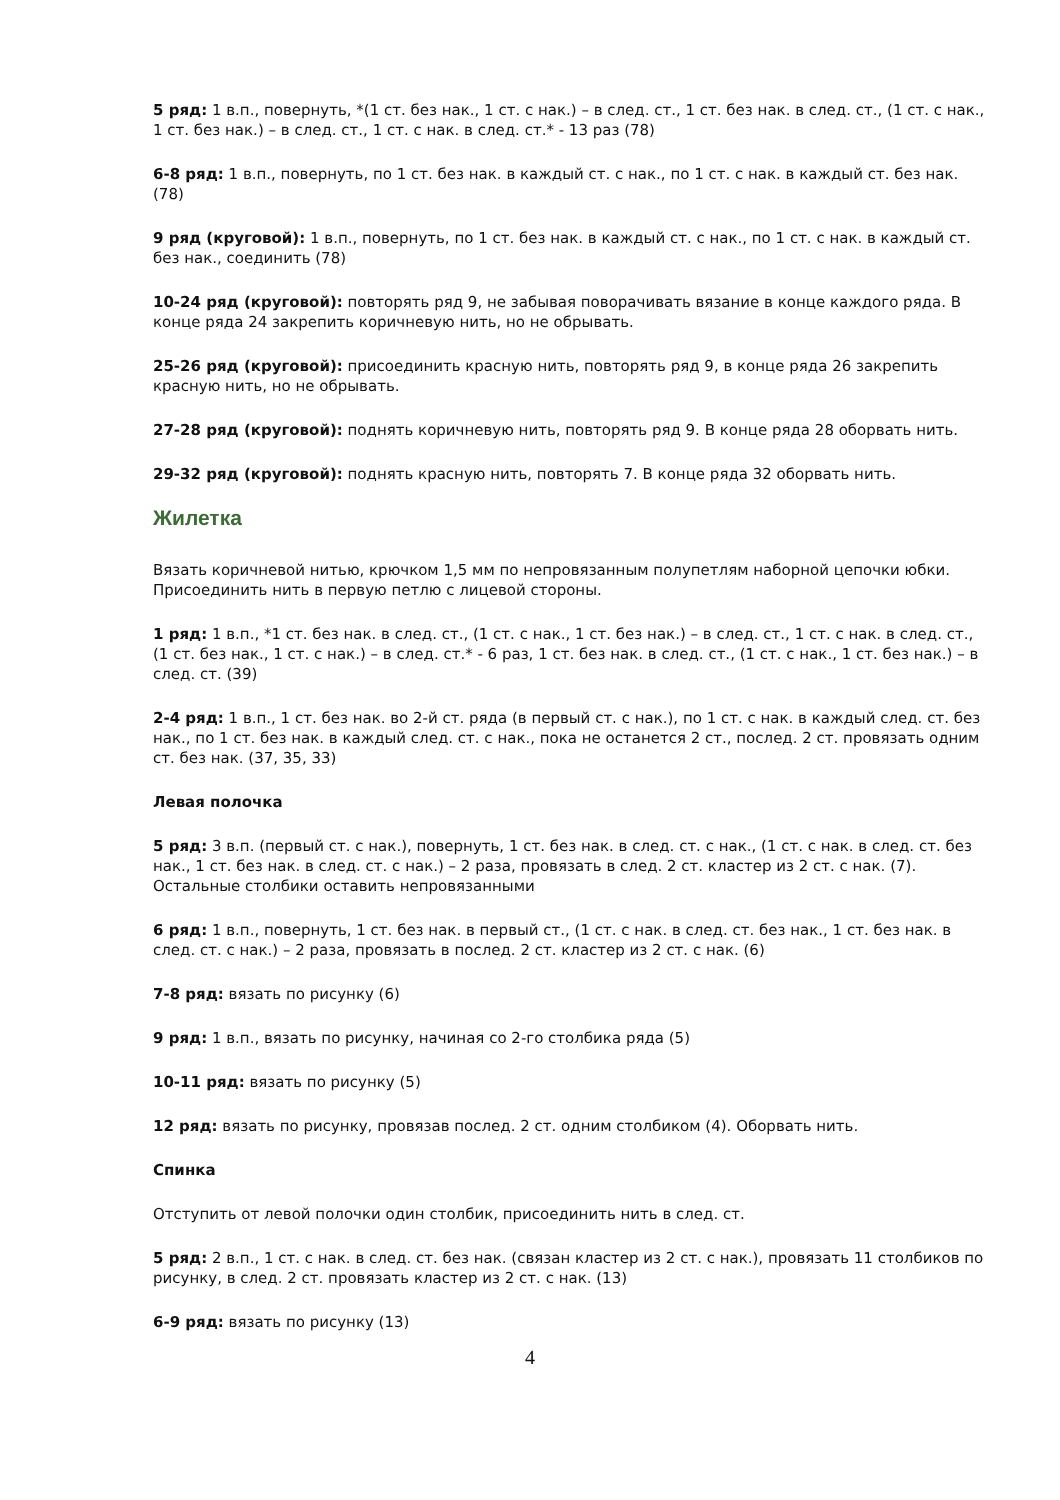5 ряд: 1 в.п., повернуть, *(1 ст. без нак., 1 ст. с нак.) – в след. ст., 1 ст. без нак. в след. ст., (1 ст. с нак., 1 ст. без нак.) – в след. ст., 1 ст. с нак. в след. ст.* - 13 раз (78)
6-8 ряд: 1 в.п., повернуть, по 1 ст. без нак. в каждый ст. с нак., по 1 ст. с нак. в каждый ст. без нак. (78)
9 ряд (круговой): 1 в.п., повернуть, по 1 ст. без нак. в каждый ст. с нак., по 1 ст. с нак. в каждый ст. без нак., соединить (78)
10-24 ряд (круговой): повторять ряд 9, не забывая поворачивать вязание в конце каждого ряда. В конце ряда 24 закрепить коричневую нить, но не обрывать.
25-26 ряд (круговой): присоединить красную нить, повторять ряд 9, в конце ряда 26 закрепить красную нить, но не обрывать.
27-28 ряд (круговой): поднять коричневую нить, повторять ряд 9. В конце ряда 28 оборвать нить.
29-32 ряд (круговой): поднять красную нить, повторять 7. В конце ряда 32 оборвать нить.
Жилетка
Вязать коричневой нитью, крючком 1,5 мм по непровязанным полупетлям наборной цепочки юбки. Присоединить нить в первую петлю с лицевой стороны.
1 ряд: 1 в.п., *1 ст. без нак. в след. ст., (1 ст. с нак., 1 ст. без нак.) – в след. ст., 1 ст. с нак. в след. ст., (1 ст. без нак., 1 ст. с нак.) – в след. ст.* - 6 раз, 1 ст. без нак. в след. ст., (1 ст. с нак., 1 ст. без нак.) – в след. ст. (39)
2-4 ряд: 1 в.п., 1 ст. без нак. во 2-й ст. ряда (в первый ст. с нак.), по 1 ст. с нак. в каждый след. ст. без нак., по 1 ст. без нак. в каждый след. ст. с нак., пока не останется 2 ст., послед. 2 ст. провязать одним ст. без нак. (37, 35, 33)
Левая полочка
5 ряд: 3 в.п. (первый ст. с нак.), повернуть, 1 ст. без нак. в след. ст. с нак., (1 ст. с нак. в след. ст. без нак., 1 ст. без нак. в след. ст. с нак.) – 2 раза, провязать в след. 2 ст. кластер из 2 ст. с нак. (7). Остальные столбики оставить непровязанными
6 ряд: 1 в.п., повернуть, 1 ст. без нак. в первый ст., (1 ст. с нак. в след. ст. без нак., 1 ст. без нак. в след. ст. с нак.) – 2 раза, провязать в послед. 2 ст. кластер из 2 ст. с нак. (6)
7-8 ряд: вязать по рисунку (6)
9 ряд: 1 в.п., вязать по рисунку, начиная со 2-го столбика ряда (5)
10-11 ряд: вязать по рисунку (5)
12 ряд: вязать по рисунку, провязав послед. 2 ст. одним столбиком (4). Оборвать нить.
Спинка
Отступить от левой полочки один столбик, присоединить нить в след. ст.
5 ряд: 2 в.п., 1 ст. с нак. в след. ст. без нак. (связан кластер из 2 ст. с нак.), провязать 11 столбиков по рисунку, в след. 2 ст. провязать кластер из 2 ст. с нак. (13)
6-9 ряд: вязать по рисунку (13)
4